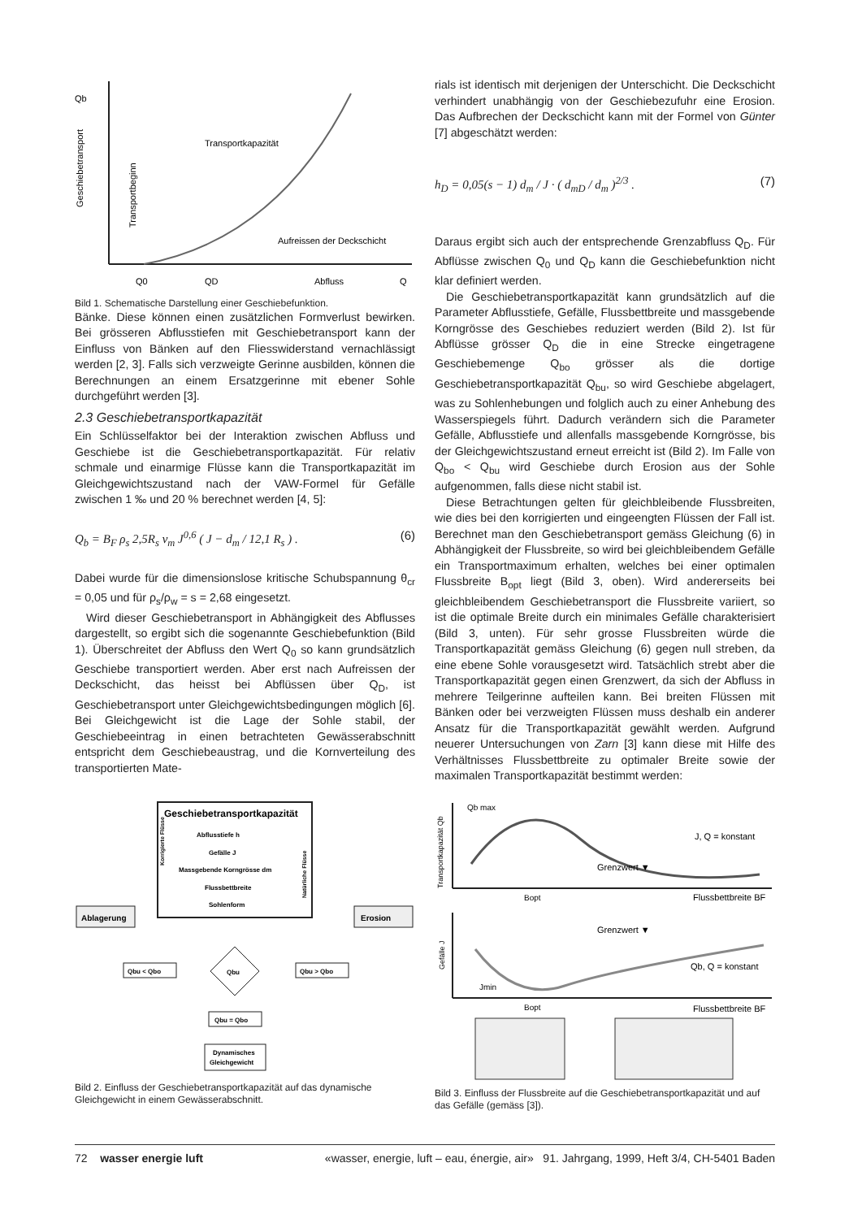Qb
Geschiebetransport
Transportkapazität
Aufreissen der Deckschicht
Transportbeginn
Q0
QD
Abfluss
Q
Bild 1. Schematische Darstellung einer Geschiebefunktion.
Bänke. Diese können einen zusätzlichen Formverlust bewirken. Bei grösseren Abflusstiefen mit Geschiebetransport kann der Einfluss von Bänken auf den Fliesswiderstand vernachlässigt werden [2, 3]. Falls sich verzweigte Gerinne ausbilden, können die Berechnungen an einem Ersatzgerinne mit ebener Sohle durchgeführt werden [3].
2.3 Geschiebetransportkapazität
Ein Schlüsselfaktor bei der Interaktion zwischen Abfluss und Geschiebe ist die Geschiebetransportkapazität. Für relativ schmale und einarmige Flüsse kann die Transportkapazität im Gleichgewichtszustand nach der VAW-Formel für Gefälle zwischen 1 ‰ und 20 % berechnet werden [4, 5]:
Q<sub>b</sub> = B<sub>F</sub> ρ<sub>s</sub> 2,5R<sub>s</sub> v<sub>m</sub> J<sup>0,6</sup> ( J − d<sub>m</sub> / 12,1 R<sub>s</sub> ) . (6)
Dabei wurde für die dimensionslose kritische Schubspannung θ<sub>cr</sub> = 0,05 und für ρ<sub>s</sub>/ρ<sub>w</sub> = s = 2,68 eingesetzt.
Wird dieser Geschiebetransport in Abhängigkeit des Abflusses dargestellt, so ergibt sich die sogenannte Geschiebefunktion (Bild 1). Überschreitet der Abfluss den Wert Q<sub>0</sub> so kann grundsätzlich Geschiebe transportiert werden. Aber erst nach Aufreissen der Deckschicht, das heisst bei Abflüssen über Q<sub>D</sub>, ist Geschiebetransport unter Gleichgewichtsbedingungen möglich [6]. Bei Gleichgewicht ist die Lage der Sohle stabil, der Geschiebeeintrag in einen betrachteten Gewässerabschnitt entspricht dem Geschiebeaustrag, und die Kornverteilung des transportierten Mate-
Geschiebetransportkapazität
Abflusstiefe h
Gefälle J
Massgebende Korngrösse dm
Flussbettbreite
Sohlenform
Korrigierte Flüsse
Natürliche Flüsse
Ablagerung
Erosion
Qbu
Qbu < Qbo
Qbu > Qbo
Qbu = Qbo
Dynamisches
Gleichgewicht
Bild 2. Einfluss der Geschiebetransportkapazität auf das dynamische Gleichgewicht in einem Gewässerabschnitt.
rials ist identisch mit derjenigen der Unterschicht. Die Deckschicht verhindert unabhängig von der Geschiebezufuhr eine Erosion. Das Aufbrechen der Deckschicht kann mit der Formel von Günter [7] abgeschätzt werden:
h<sub>D</sub> = 0,05(s − 1) d<sub>m</sub> / J · ( d<sub>mD</sub> / d<sub>m</sub> )<sup>2/3</sup> . (7)
Daraus ergibt sich auch der entsprechende Grenzabfluss Q<sub>D</sub>. Für Abflüsse zwischen Q<sub>0</sub> und Q<sub>D</sub> kann die Geschiebefunktion nicht klar definiert werden.
Die Geschiebetransportkapazität kann grundsätzlich auf die Parameter Abflusstiefe, Gefälle, Flussbettbreite und massgebende Korngrösse des Geschiebes reduziert werden (Bild 2). Ist für Abflüsse grösser Q<sub>D</sub> die in eine Strecke eingetragene Geschiebemenge Q<sub>bo</sub> grösser als die dortige Geschiebetransportkapazität Q<sub>bu</sub>, so wird Geschiebe abgelagert, was zu Sohlenhebungen und folglich auch zu einer Anhebung des Wasserspiegels führt. Dadurch verändern sich die Parameter Gefälle, Abflusstiefe und allenfalls massgebende Korngrösse, bis der Gleichgewichtszustand erneut erreicht ist (Bild 2). Im Falle von Q<sub>bo</sub> < Q<sub>bu</sub> wird Geschiebe durch Erosion aus der Sohle aufgenommen, falls diese nicht stabil ist.
Diese Betrachtungen gelten für gleichbleibende Flussbreiten, wie dies bei den korrigierten und eingeengten Flüssen der Fall ist. Berechnet man den Geschiebetransport gemäss Gleichung (6) in Abhängigkeit der Flussbreite, so wird bei gleichbleibendem Gefälle ein Transportmaximum erhalten, welches bei einer optimalen Flussbreite B<sub>opt</sub> liegt (Bild 3, oben). Wird andererseits bei gleichbleibendem Geschiebetransport die Flussbreite variiert, so ist die optimale Breite durch ein minimales Gefälle charakterisiert (Bild 3, unten). Für sehr grosse Flussbreiten würde die Transportkapazität gemäss Gleichung (6) gegen null streben, da eine ebene Sohle vorausgesetzt wird. Tatsächlich strebt aber die Transportkapazität gegen einen Grenzwert, da sich der Abfluss in mehrere Teilgerinne aufteilen kann. Bei breiten Flüssen mit Bänken oder bei verzweigten Flüssen muss deshalb ein anderer Ansatz für die Transportkapazität gewählt werden. Aufgrund neuerer Untersuchungen von Zarn [3] kann diese mit Hilfe des Verhältnisses Flussbettbreite zu optimaler Breite sowie der maximalen Transportkapazität bestimmt werden:
Qb max
J, Q = konstant
Grenzwert ▼
Bopt
Flussbettbreite BF
Transportkapazität Qb
Grenzwert ▼
Qb, Q = konstant
Jmin
Bopt
Flussbettbreite BF
Gefälle J
Bild 3. Einfluss der Flussbreite auf die Geschiebetransportkapazität und auf das Gefälle (gemäss [3]).
72 wasser energie luft «wasser, energie, luft – eau, énergie, air» 91. Jahrgang, 1999, Heft 3/4, CH-5401 Baden